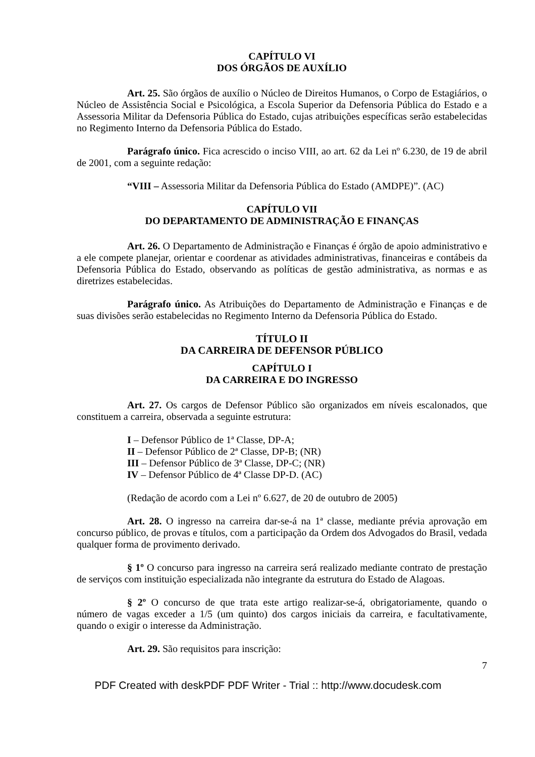CAPÍTULO VI
DOS ÓRGÃOS DE AUXÍLIO
Art. 25. São órgãos de auxílio o Núcleo de Direitos Humanos, o Corpo de Estagiários, o Núcleo de Assistência Social e Psicológica, a Escola Superior da Defensoria Pública do Estado e a Assessoria Militar da Defensoria Pública do Estado, cujas atribuições específicas serão estabelecidas no Regimento Interno da Defensoria Pública do Estado.
Parágrafo único. Fica acrescido o inciso VIII, ao art. 62 da Lei nº 6.230, de 19 de abril de 2001, com a seguinte redação:
“VIII – Assessoria Militar da Defensoria Pública do Estado (AMDPE)”. (AC)
CAPÍTULO VII
DO DEPARTAMENTO DE ADMINISTRAÇÃO E FINANÇAS
Art. 26. O Departamento de Administração e Finanças é órgão de apoio administrativo e a ele compete planejar, orientar e coordenar as atividades administrativas, financeiras e contábeis da Defensoria Pública do Estado, observando as políticas de gestão administrativa, as normas e as diretrizes estabelecidas.
Parágrafo único. As Atribuições do Departamento de Administração e Finanças e de suas divisões serão estabelecidas no Regimento Interno da Defensoria Pública do Estado.
TÍTULO II
DA CARREIRA DE DEFENSOR PÚBLICO
CAPÍTULO I
DA CARREIRA E DO INGRESSO
Art. 27. Os cargos de Defensor Público são organizados em níveis escalonados, que constituem a carreira, observada a seguinte estrutura:
I – Defensor Público de 1ª Classe, DP-A;
II – Defensor Público de 2ª Classe, DP-B; (NR)
III – Defensor Público de 3ª Classe, DP-C; (NR)
IV – Defensor Público de 4ª Classe DP-D. (AC)
(Redação de acordo com a Lei nº 6.627, de 20 de outubro de 2005)
Art. 28. O ingresso na carreira dar-se-á na 1ª classe, mediante prévia aprovação em concurso público, de provas e títulos, com a participação da Ordem dos Advogados do Brasil, vedada qualquer forma de provimento derivado.
§ 1º O concurso para ingresso na carreira será realizado mediante contrato de prestação de serviços com instituição especializada não integrante da estrutura do Estado de Alagoas.
§ 2º O concurso de que trata este artigo realizar-se-á, obrigatoriamente, quando o número de vagas exceder a 1/5 (um quinto) dos cargos iniciais da carreira, e facultativamente, quando o exigir o interesse da Administração.
Art. 29. São requisitos para inscrição:
7
PDF Created with deskPDF PDF Writer - Trial :: http://www.docudesk.com